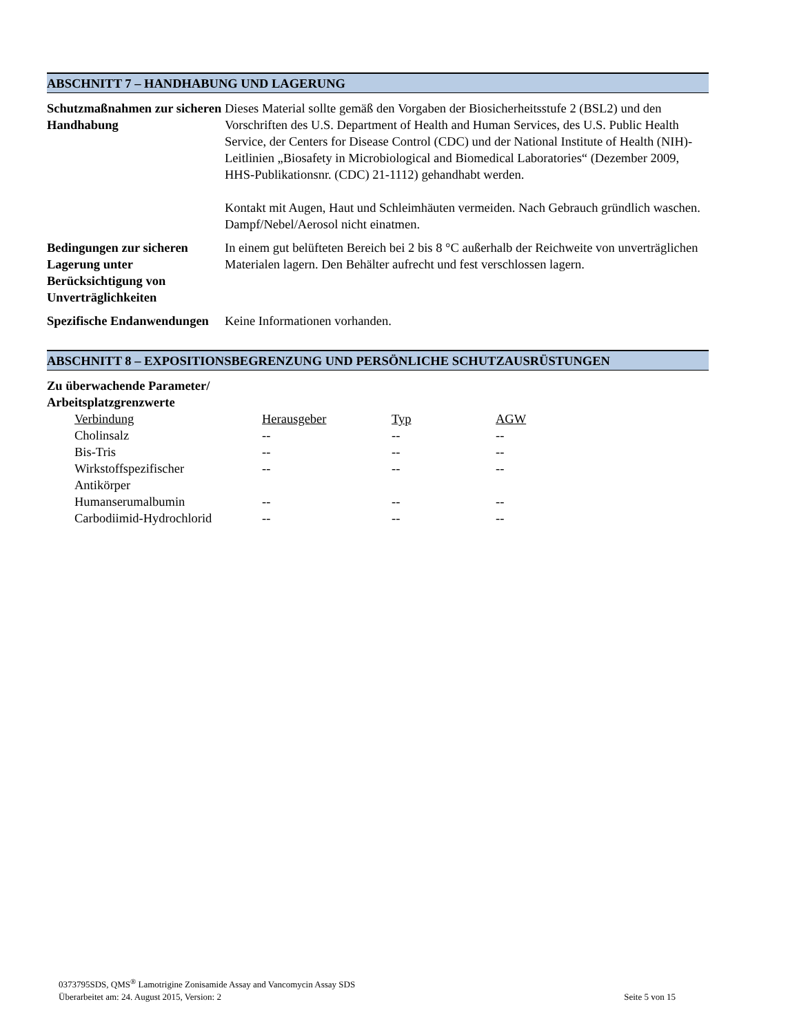ABSCHNITT 7 – HANDHABUNG UND LAGERUNG
Schutzmaßnahmen zur sicheren Handhabung
Dieses Material sollte gemäß den Vorgaben der Biosicherheitsstufe 2 (BSL2) und den Vorschriften des U.S. Department of Health and Human Services, des U.S. Public Health Service, der Centers for Disease Control (CDC) und der National Institute of Health (NIH)-Leitlinien „Biosafety in Microbiological and Biomedical Laboratories“ (Dezember 2009, HHS-Publikationsnr. (CDC) 21-1112) gehandhabt werden.
Kontakt mit Augen, Haut und Schleimhäuten vermeiden. Nach Gebrauch gründlich waschen. Dampf/Nebel/Aerosol nicht einatmen.
Bedingungen zur sicheren Lagerung unter Berücksichtigung von Unverträglichkeiten
In einem gut belüfteten Bereich bei 2 bis 8 °C außerhalb der Reichweite von unverträglichen Materialen lagern. Den Behälter aufrecht und fest verschlossen lagern.
Spezifische Endanwendungen
Keine Informationen vorhanden.
ABSCHNITT 8 – EXPOSITIONSBEGRENZUNG UND PERSÖNLICHE SCHUTZAUSRÜSTUNGEN
Zu überwachende Parameter/ Arbeitsplatzgrenzwerte
| Verbindung | Herausgeber | Typ | AGW |
| --- | --- | --- | --- |
| Cholinsalz | -- | -- | -- |
| Bis-Tris | -- | -- | -- |
| Wirkstoffspezifischer Antikörper | -- | -- | -- |
| Humanserumalbumin | -- | -- | -- |
| Carbodiimid-Hydrochlorid | -- | -- | -- |
0373795SDS, QMS<sup>®</sup> Lamotrigine Zonisamide Assay and Vancomycin Assay SDS
Überarbeitet am: 24. August 2015, Version: 2 Seite 5 von 15